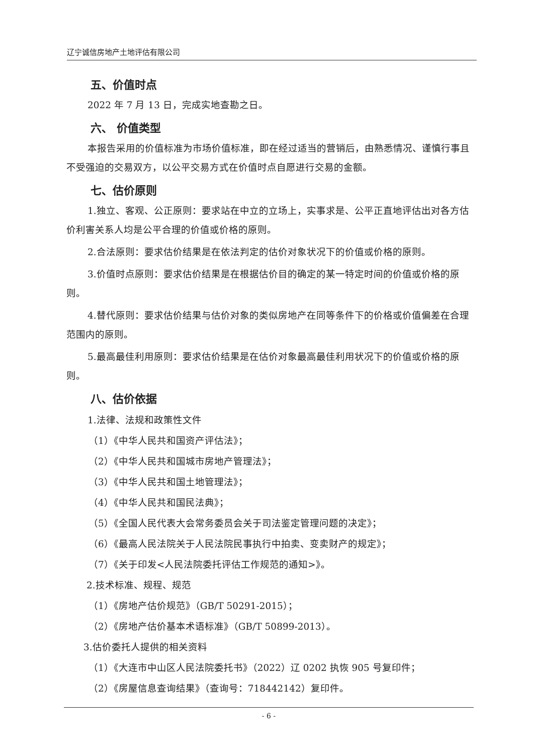辽宁诚信房地产土地评估有限公司
五、价值时点
2022 年 7 月 13 日，完成实地查勘之日。
六、 价值类型
本报告采用的价值标准为市场价值标准，即在经过适当的营销后，由熟悉情况、谨慎行事且不受强迫的交易双方，以公平交易方式在价值时点自愿进行交易的金额。
七、估价原则
1.独立、客观、公正原则：要求站在中立的立场上，实事求是、公平正直地评估出对各方估价利害关系人均是公平合理的价值或价格的原则。
2.合法原则：要求估价结果是在依法判定的估价对象状况下的价值或价格的原则。
3.价值时点原则：要求估价结果是在根据估价目的确定的某一特定时间的价值或价格的原则。
4.替代原则：要求估价结果与估价对象的类似房地产在同等条件下的价格或价值偏差在合理范围内的原则。
5.最高最佳利用原则：要求估价结果是在估价对象最高最佳利用状况下的价值或价格的原则。
八、估价依据
1.法律、法规和政策性文件
（1）《中华人民共和国资产评估法》；
（2）《中华人民共和国城市房地产管理法》；
（3）《中华人民共和国土地管理法》；
（4）《中华人民共和国民法典》；
（5）《全国人民代表大会常务委员会关于司法鉴定管理问题的决定》；
（6）《最高人民法院关于人民法院民事执行中拍卖、变卖财产的规定》；
（7）《关于印发<人民法院委托评估工作规范的通知>》。
2.技术标准、规程、规范
（1）《房地产估价规范》（GB/T 50291-2015）；
（2）《房地产估价基本术语标准》（GB/T 50899-2013）。
3.估价委托人提供的相关资料
（1）《大连市中山区人民法院委托书》（2022）辽 0202 执恢 905 号复印件；
（2）《房屋信息查询结果》（查询号：718442142）复印件。
- 6 -